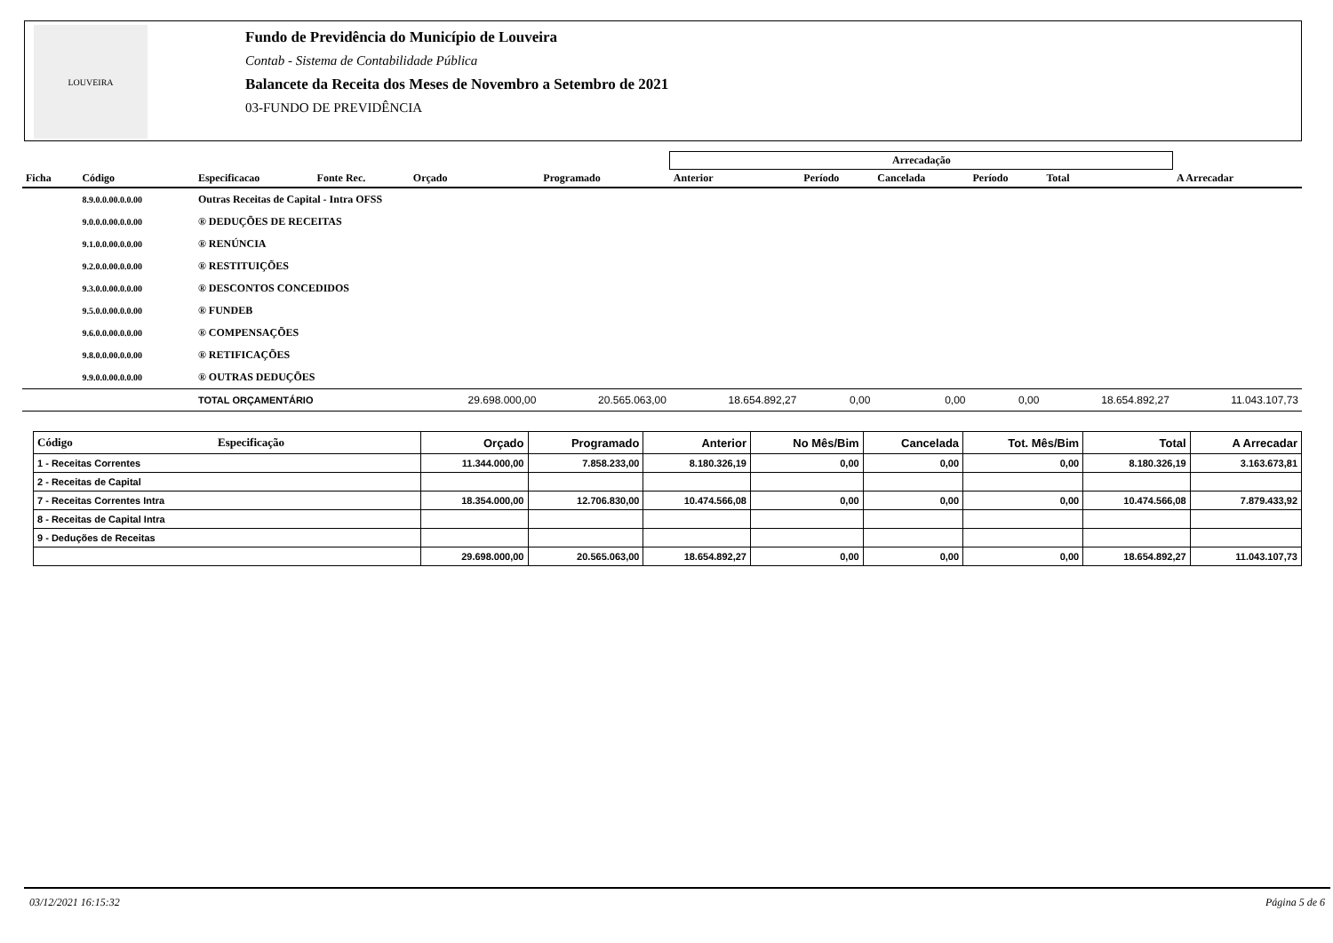LOUVEIRA
Fundo de Previdência do Município de Louveira
Contab - Sistema de Contabilidade Pública
Balancete da Receita dos Meses de Novembro a Setembro de 2021
03-FUNDO DE PREVIDÊNCIA
| | | | | | | Arrecadação | | | | | |
| --- | --- | --- | --- | --- | --- | --- | --- | --- | --- | --- | --- |
| Ficha | Código | Especificacao | Fonte Rec. | Orçado | Programado | Anterior | Período | Cancelada | Período | Total | A Arrecadar |
| | 8.9.0.0.00.0.0.00 | Outras Receitas de Capital - Intra OFSS | | | | | | | | | |
| | 9.0.0.0.00.0.0.00 | ® DEDUÇÕES DE RECEITAS | | | | | | | | | |
| | 9.1.0.0.00.0.0.00 | ® RENÚNCIA | | | | | | | | | |
| | 9.2.0.0.00.0.0.00 | ® RESTITUIÇÕES | | | | | | | | | |
| | 9.3.0.0.00.0.0.00 | ® DESCONTOS CONCEDIDOS | | | | | | | | | |
| | 9.5.0.0.00.0.0.00 | ® FUNDEB | | | | | | | | | |
| | 9.6.0.0.00.0.0.00 | ® COMPENSAÇÕES | | | | | | | | | |
| | 9.8.0.0.00.0.0.00 | ® RETIFICAÇÕES | | | | | | | | | |
| | 9.9.0.0.00.0.0.00 | ® OUTRAS DEDUÇÕES | | | | | | | | | |
| | | TOTAL ORÇAMENTÁRIO | | 29.698.000,00 | 20.565.063,00 | 18.654.892,27 | 0,00 | 0,00 | 0,00 | 18.654.892,27 | 11.043.107,73 |
| Código Especificação | Orçado | Programado | Anterior | No Mês/Bim | Cancelada | Tot. Mês/Bim | Total | A Arrecadar |
| --- | --- | --- | --- | --- | --- | --- | --- | --- |
| 1 - Receitas Correntes | 11.344.000,00 | 7.858.233,00 | 8.180.326,19 | 0,00 | 0,00 | 0,00 | 8.180.326,19 | 3.163.673,81 |
| 2 - Receitas de Capital | | | | | | | | |
| 7 - Receitas Correntes Intra | 18.354.000,00 | 12.706.830,00 | 10.474.566,08 | 0,00 | 0,00 | 0,00 | 10.474.566,08 | 7.879.433,92 |
| 8 - Receitas de Capital Intra | | | | | | | | |
| 9 - Deduções de Receitas | | | | | | | | |
| | 29.698.000,00 | 20.565.063,00 | 18.654.892,27 | 0,00 | 0,00 | 0,00 | 18.654.892,27 | 11.043.107,73 |
03/12/2021 16:15:32 Página 5 de 6